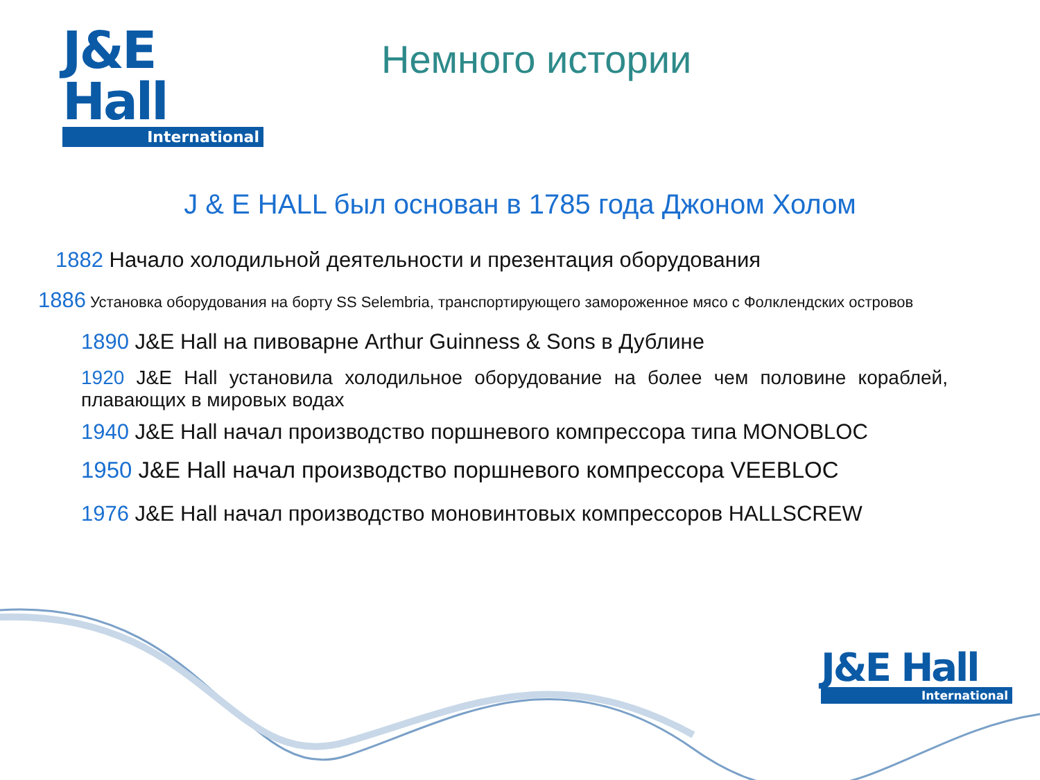J&E Hall
International
Немного истории
J & E HALL был основан в 1785 года Джоном Холом
1882 Начало холодильной деятельности и презентация оборудования
1886 Установка оборудования на борту SS Selembria, транспортирующего замороженное мясо с Фолклендских островов
1890 J&E Hall на пивоварне Arthur Guinness & Sons в Дублине
1920 J&E Hall установила холодильное оборудование на более чем половине кораблей, плавающих в мировых водах
1940 J&E Hall начал производство поршневого компрессора типа MONOBLOC
1950 J&E Hall начал производство поршневого компрессора VEEBLOC
1976 J&E Hall начал производство моновинтовых компрессоров HALLSCREW
J&E Hall
International